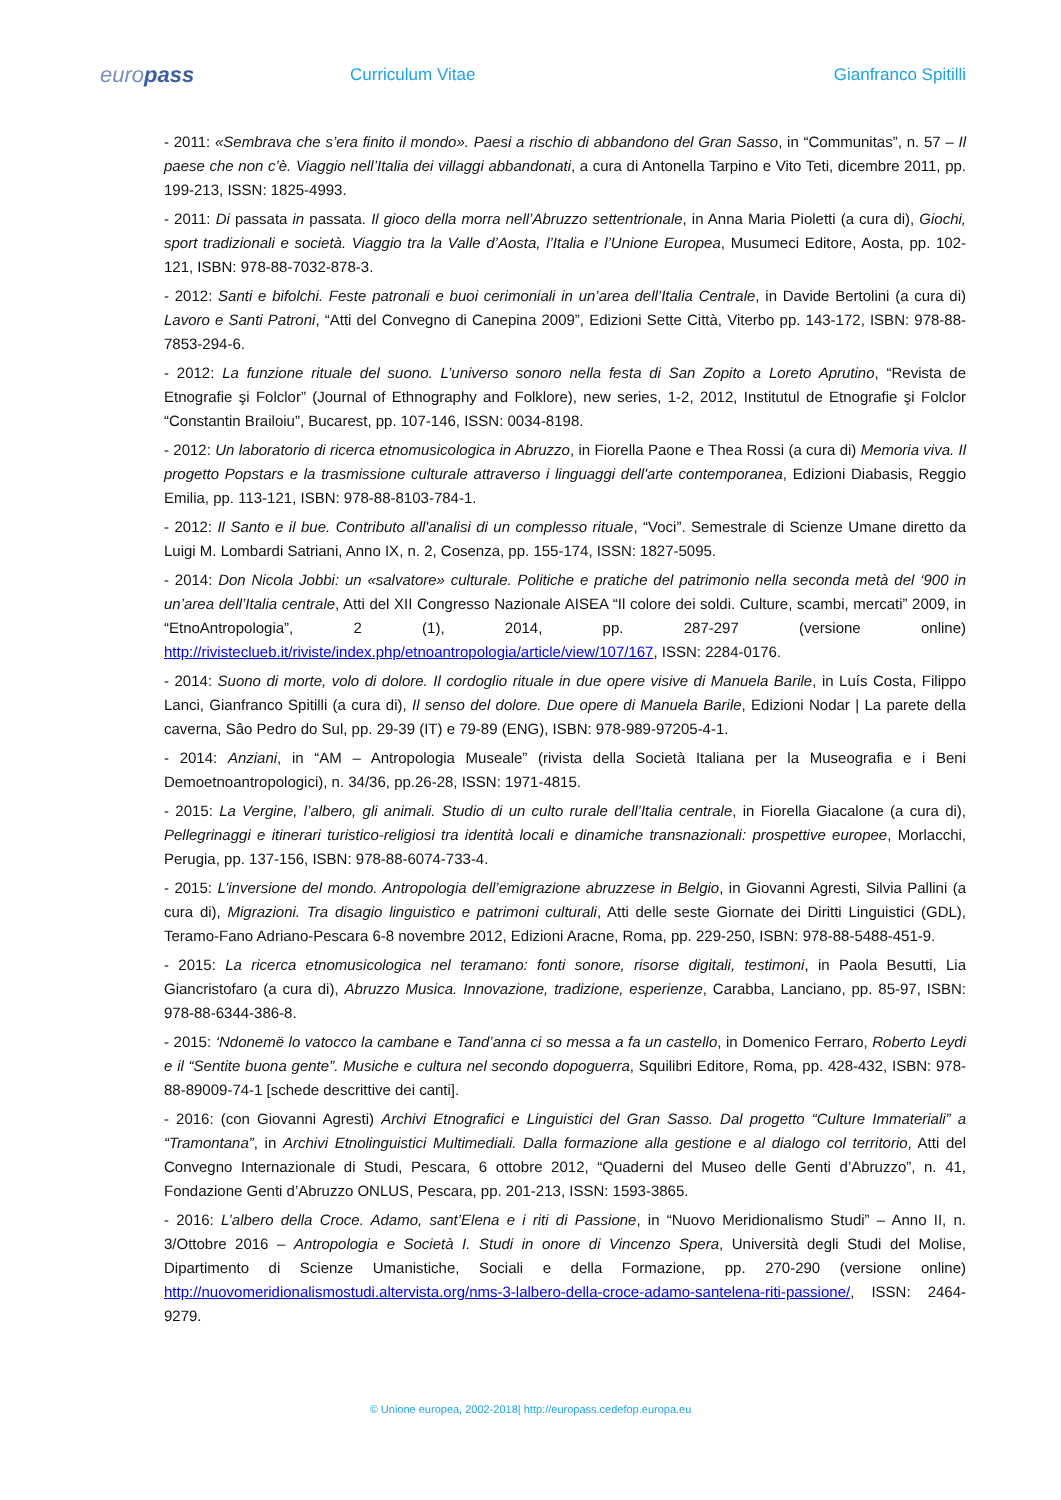europass
Curriculum Vitae Gianfranco Spitilli
- 2011: «Sembrava che s’era finito il mondo». Paesi a rischio di abbandono del Gran Sasso, in “Communitas”, n. 57 – Il paese che non c’è. Viaggio nell’Italia dei villaggi abbandonati, a cura di Antonella Tarpino e Vito Teti, dicembre 2011, pp. 199-213, ISSN: 1825-4993.
- 2011: Di passata in passata. Il gioco della morra nell’Abruzzo settentrionale, in Anna Maria Pioletti (a cura di), Giochi, sport tradizionali e società. Viaggio tra la Valle d’Aosta, l’Italia e l’Unione Europea, Musumeci Editore, Aosta, pp. 102-121, ISBN: 978-88-7032-878-3.
- 2012: Santi e bifolchi. Feste patronali e buoi cerimoniali in un’area dell’Italia Centrale, in Davide Bertolini (a cura di) Lavoro e Santi Patroni, “Atti del Convegno di Canepina 2009”, Edizioni Sette Città, Viterbo pp. 143-172, ISBN: 978-88-7853-294-6.
- 2012: La funzione rituale del suono. L’universo sonoro nella festa di San Zopito a Loreto Aprutino, “Revista de Etnografie şi Folclor” (Journal of Ethnography and Folklore), new series, 1-2, 2012, Institutul de Etnografie şi Folclor “Constantin Brailoiu”, Bucarest, pp. 107-146, ISSN: 0034-8198.
- 2012: Un laboratorio di ricerca etnomusicologica in Abruzzo, in Fiorella Paone e Thea Rossi (a cura di) Memoria viva. Il progetto Popstars e la trasmissione culturale attraverso i linguaggi dell'arte contemporanea, Edizioni Diabasis, Reggio Emilia, pp. 113-121, ISBN: 978-88-8103-784-1.
- 2012: Il Santo e il bue. Contributo all'analisi di un complesso rituale, “Voci”. Semestrale di Scienze Umane diretto da Luigi M. Lombardi Satriani, Anno IX, n. 2, Cosenza, pp. 155-174, ISSN: 1827-5095.
- 2014: Don Nicola Jobbi: un «salvatore» culturale. Politiche e pratiche del patrimonio nella seconda metà del ‘900 in un’area dell’Italia centrale, Atti del XII Congresso Nazionale AISEA “Il colore dei soldi. Culture, scambi, mercati” 2009, in “EtnoAntropologia”, 2 (1), 2014, pp. 287-297 (versione online) http://rivistecluеb.it/riviste/index.php/etnoantropologia/article/view/107/167, ISSN: 2284-0176.
- 2014: Suono di morte, volo di dolore. Il cordoglio rituale in due opere visive di Manuela Barile, in Luís Costa, Filippo Lanci, Gianfranco Spitilli (a cura di), Il senso del dolore. Due opere di Manuela Barile, Edizioni Nodar | La parete della caverna, Sâo Pedro do Sul, pp. 29-39 (IT) e 79-89 (ENG), ISBN: 978-989-97205-4-1.
- 2014: Anziani, in “AM – Antropologia Museale” (rivista della Società Italiana per la Museografia e i Beni Demoetnoantropologici), n. 34/36, pp.26-28, ISSN: 1971-4815.
- 2015: La Vergine, l’albero, gli animali. Studio di un culto rurale dell’Italia centrale, in Fiorella Giacalone (a cura di), Pellegrinaggi e itinerari turistico-religiosi tra identità locali e dinamiche transnazionali: prospettive europee, Morlacchi, Perugia, pp. 137-156, ISBN: 978-88-6074-733-4.
- 2015: L’inversione del mondo. Antropologia dell’emigrazione abruzzese in Belgio, in Giovanni Agresti, Silvia Pallini (a cura di), Migrazioni. Tra disagio linguistico e patrimoni culturali, Atti delle seste Giornate dei Diritti Linguistici (GDL), Teramo-Fano Adriano-Pescara 6-8 novembre 2012, Edizioni Aracne, Roma, pp. 229-250, ISBN: 978-88-5488-451-9.
- 2015: La ricerca etnomusicologica nel teramano: fonti sonore, risorse digitali, testimoni, in Paola Besutti, Lia Giancristofaro (a cura di), Abruzzo Musica. Innovazione, tradizione, esperienze, Carabba, Lanciano, pp. 85-97, ISBN: 978-88-6344-386-8.
- 2015: ‘Ndonemë lo vatocco la cambane e Tand’anna ci so messa a fa un castello, in Domenico Ferraro, Roberto Leydi e il “Sentite buona gente”. Musiche e cultura nel secondo dopoguerra, Squilibri Editore, Roma, pp. 428-432, ISBN: 978-88-89009-74-1 [schede descrittive dei canti].
- 2016: (con Giovanni Agresti) Archivi Etnografici e Linguistici del Gran Sasso. Dal progetto “Culture Immateriali” a “Tramontana”, in Archivi Etnolinguistici Multimediali. Dalla formazione alla gestione e al dialogo col territorio, Atti del Convegno Internazionale di Studi, Pescara, 6 ottobre 2012, “Quaderni del Museo delle Genti d’Abruzzo”, n. 41, Fondazione Genti d’Abruzzo ONLUS, Pescara, pp. 201-213, ISSN: 1593-3865.
- 2016: L’albero della Croce. Adamo, sant’Elena e i riti di Passione, in “Nuovo Meridionalismo Studi” – Anno II, n. 3/Ottobre 2016 – Antropologia e Società I. Studi in onore di Vincenzo Spera, Università degli Studi del Molise, Dipartimento di Scienze Umanistiche, Sociali e della Formazione, pp. 270-290 (versione online) http://nuovomeridionalismostudi.altervista.org/nms-3-lalbero-della-croce-adamo-santelena-riti-passione/, ISSN: 2464-9279.
© Unione europea, 2002-2018| http://europass.cedefop.europa.eu